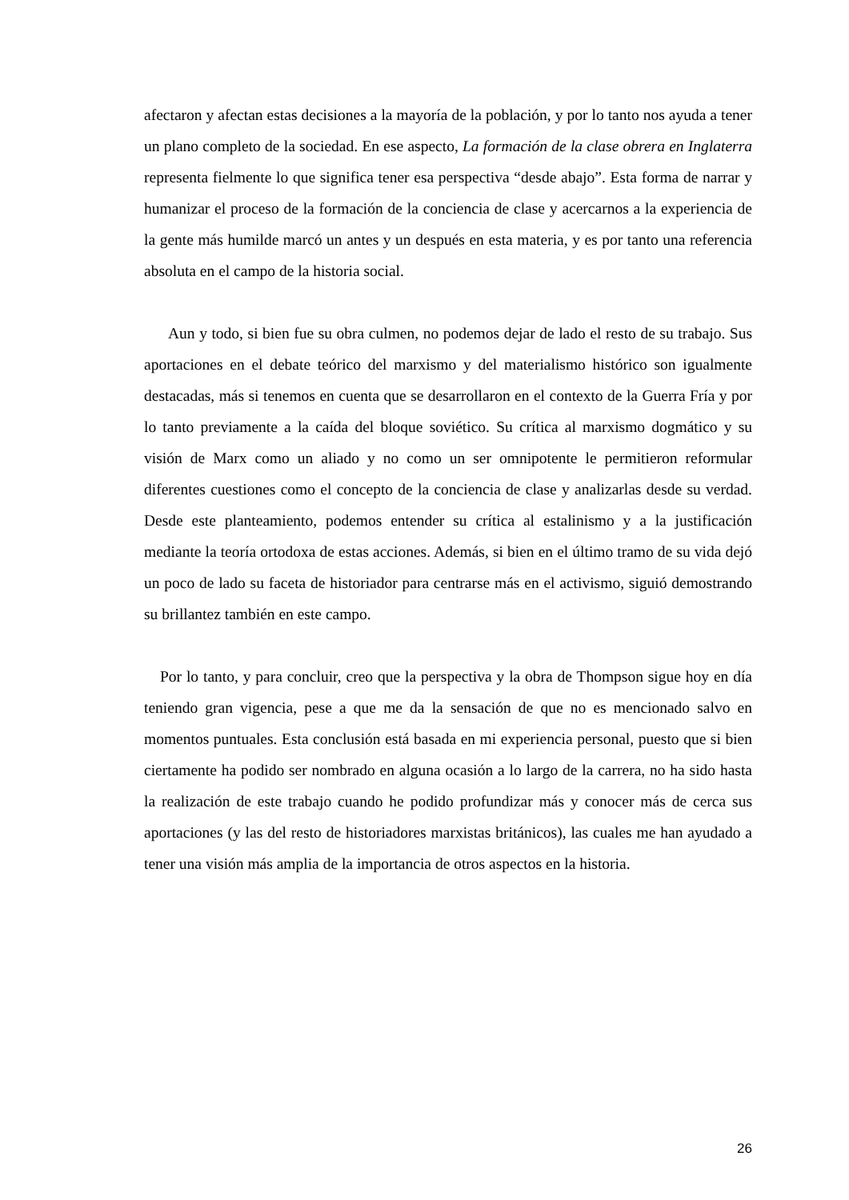afectaron y afectan estas decisiones a la mayoría de la población, y por lo tanto nos ayuda a tener un plano completo de la sociedad. En ese aspecto, La formación de la clase obrera en Inglaterra representa fielmente lo que significa tener esa perspectiva “desde abajo”. Esta forma de narrar y humanizar el proceso de la formación de la conciencia de clase y acercarnos a la experiencia de la gente más humilde marcó un antes y un después en esta materia, y es por tanto una referencia absoluta en el campo de la historia social.
Aun y todo, si bien fue su obra culmen, no podemos dejar de lado el resto de su trabajo. Sus aportaciones en el debate teórico del marxismo y del materialismo histórico son igualmente destacadas, más si tenemos en cuenta que se desarrollaron en el contexto de la Guerra Fría y por lo tanto previamente a la caída del bloque soviético. Su crítica al marxismo dogmático y su visión de Marx como un aliado y no como un ser omnipotente le permitieron reformular diferentes cuestiones como el concepto de la conciencia de clase y analizarlas desde su verdad. Desde este planteamiento, podemos entender su crítica al estalinismo y a la justificación mediante la teoría ortodoxa de estas acciones. Además, si bien en el último tramo de su vida dejó un poco de lado su faceta de historiador para centrarse más en el activismo, siguió demostrando su brillantez también en este campo.
Por lo tanto, y para concluir, creo que la perspectiva y la obra de Thompson sigue hoy en día teniendo gran vigencia, pese a que me da la sensación de que no es mencionado salvo en momentos puntuales. Esta conclusión está basada en mi experiencia personal, puesto que si bien ciertamente ha podido ser nombrado en alguna ocasión a lo largo de la carrera, no ha sido hasta la realización de este trabajo cuando he podido profundizar más y conocer más de cerca sus aportaciones (y las del resto de historiadores marxistas británicos), las cuales me han ayudado a tener una visión más amplia de la importancia de otros aspectos en la historia.
26